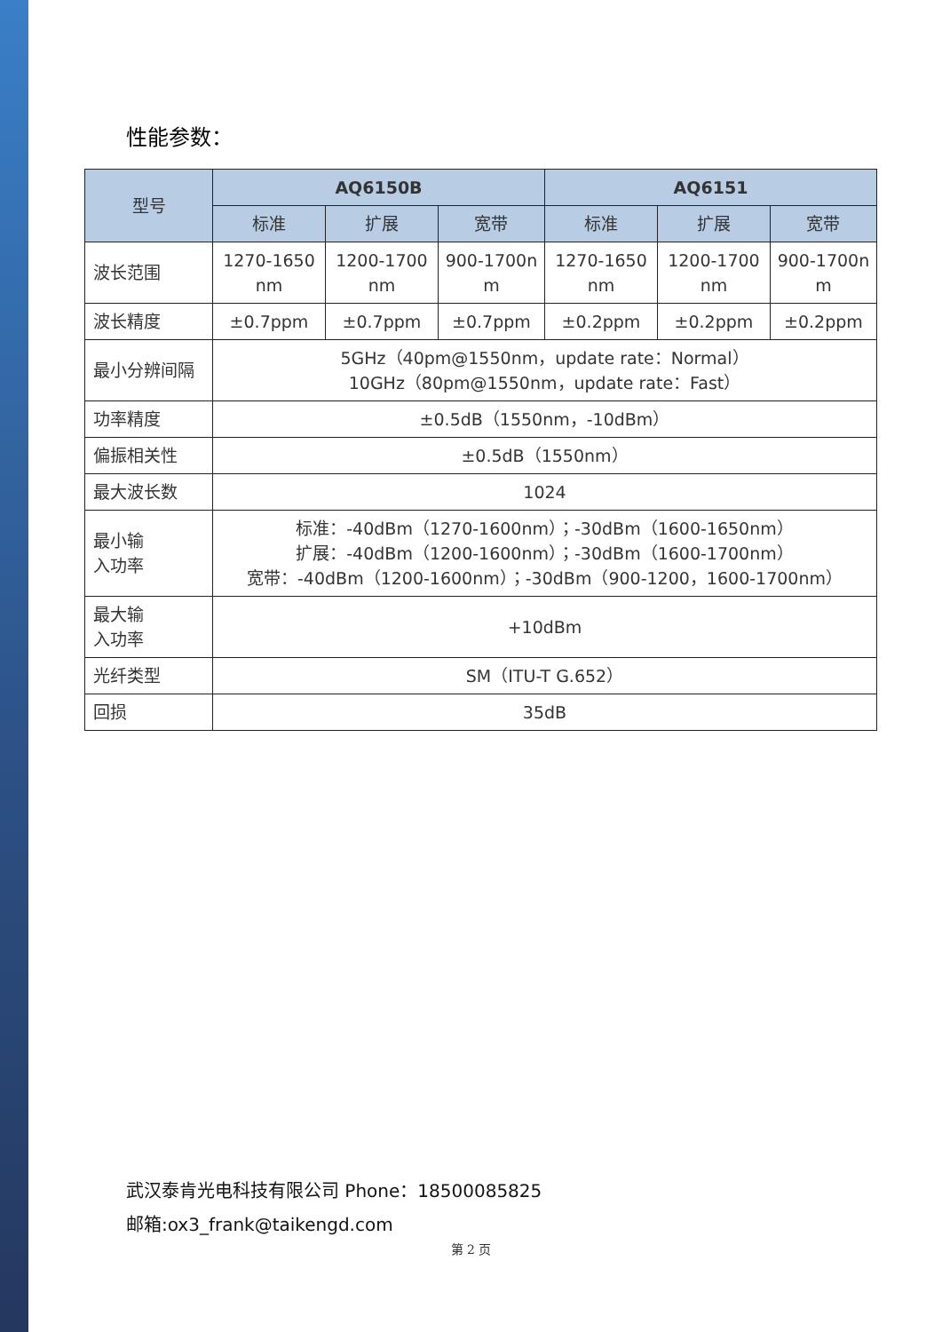性能参数：
| 型号 | AQ6150B | | | AQ6151 | | |
| --- | --- | --- | --- | --- | --- | --- |
| | 标准 | 扩展 | 宽带 | 标准 | 扩展 | 宽带 |
| 波长范围 | 1270-1650 nm | 1200-1700 nm | 900-1700n m | 1270-1650 nm | 1200-1700 nm | 900-1700n m |
| 波长精度 | ±0.7ppm | ±0.7ppm | ±0.7ppm | ±0.2ppm | ±0.2ppm | ±0.2ppm |
| 最小分辨间隔 | 5GHz（40pm@1550nm，update rate：Normal） 10GHz（80pm@1550nm，update rate：Fast） | | | | | |
| 功率精度 | ±0.5dB（1550nm，-10dBm） | | | | | |
| 偏振相关性 | ±0.5dB（1550nm） | | | | | |
| 最大波长数 | 1024 | | | | | |
| 最小输 入功率 | 标准：-40dBm（1270-1600nm）；-30dBm（1600-1650nm） 扩展：-40dBm（1200-1600nm）；-30dBm（1600-1700nm） 宽带：-40dBm（1200-1600nm）；-30dBm（900-1200，1600-1700nm） | | | | | |
| 最大输 入功率 | +10dBm | | | | | |
| 光纤类型 | SM（ITU-T G.652） | | | | | |
| 回损 | 35dB | | | | | |
武汉泰肯光电科技有限公司 Phone：18500085825
邮箱:ox3_frank@taikengd.com
第 2 页